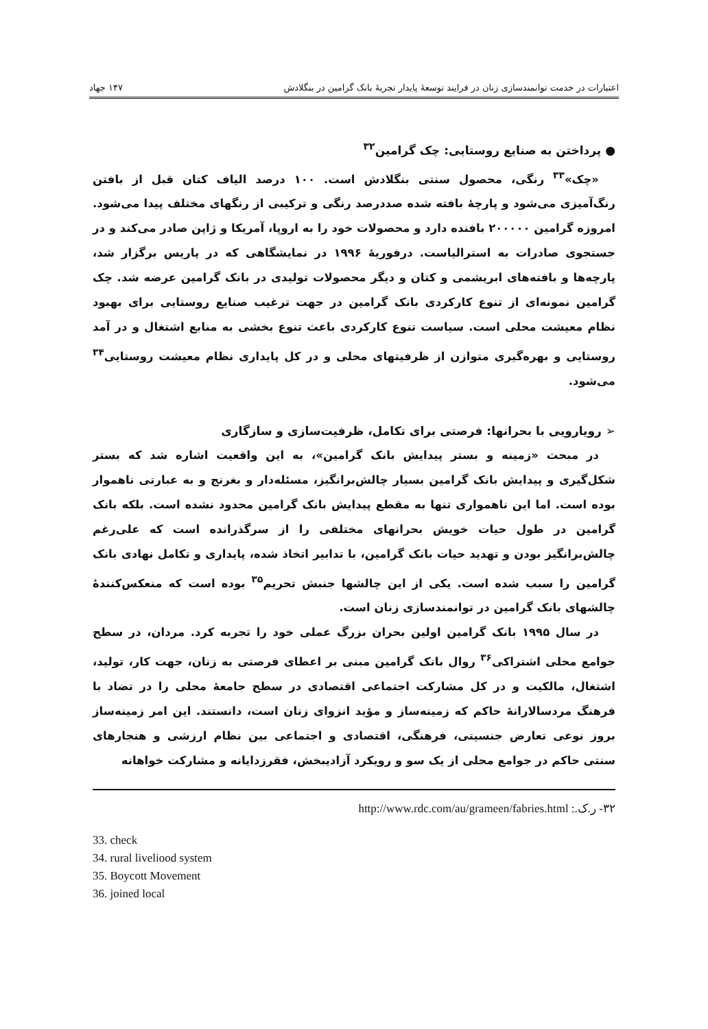اعتبارات در خدمت توانمندسازی زنان در فرایند توسعهٔ پایدار تجربهٔ بانک گرامین در بنگلادش ۱۴۷ جهاد
● پرداختن به صنایع روستایی: چک گرامین<sup>۳۲</sup>
«چک»<sup>۳۳</sup> رنگی، محصول سنتی بنگلادش است. ۱۰۰ درصد الیاف کتان قبل از بافتن رنگ‌آمیزی می‌شود و پارچهٔ بافته شده صددرصد رنگی و ترکیبی از رنگهای مختلف پیدا می‌شود. امروزه گرامین ۲۰۰۰۰۰ بافنده دارد و محصولات خود را به اروپا، آمریکا و ژاپن صادر می‌کند و در جستجوی صادرات به استرالیاست. درفوریهٔ ۱۹۹۶ در نمایشگاهی که در پاریس برگزار شد، پارچه‌ها و بافته‌های ابریشمی و کتان و دیگر محصولات تولیدی در بانک گرامین عرضه شد. چک گرامین نمونه‌ای از تنوع کارکردی بانک گرامین در جهت ترغیب صنایع روستایی برای بهبود نظام معیشت محلی است. سیاست تنوع کارکردی باعث تنوع بخشی به منابع اشتغال و در آمد روستایی و بهره‌گیری متوازن از ظرفیتهای محلی و در کل پایداری نظام معیشت روستایی<sup>۳۴</sup> می‌شود.
➢ رویارویی با بحرانها: فرصتی برای تکامل، ظرفیت‌سازی و سازگاری
در مبحث «زمینه و بستر پیدایش بانک گرامین»، به این واقعیت اشاره شد که بستر شکل‌گیری و پیدایش بانک گرامین بسیار چالش‌برانگیز، مسئله‌دار و بغرنج و به عبارتی ناهموار بوده است. اما این ناهمواری تنها به مقطع پیدایش بانک گرامین محدود نشده است. بلکه بانک گرامین در طول حیات خویش بحرانهای مختلفی را از سرگذرانده است که علی‌رغم چالش‌برانگیز بودن و تهدید حیات بانک گرامین، با تدابیر اتخاذ شده، پایداری و تکامل نهادی بانک گرامین را سبب شده است. یکی از این چالشها جنبش تحریم<sup>۳۵</sup> بوده است که منعکس‌کنندهٔ چالشهای بانک گرامین در توانمندسازی زنان است.
در سال ۱۹۹۵ بانک گرامین اولین بحران بزرگ عملی خود را تجربه کرد. مردان، در سطح جوامع محلی اشتراکی<sup>۳۶</sup> روال بانک گرامین مبنی بر اعطای فرصتی به زنان، جهت کار، تولید، اشتغال، مالکیت و در کل مشارکت اجتماعی اقتصادی در سطح جامعهٔ محلی را در تضاد با فرهنگ مردسالارانهٔ حاکم که زمینه‌ساز و مؤید انزوای زنان است، دانستند. این امر زمینه‌ساز بروز نوعی تعارض جنسیتی، فرهنگی، اقتصادی و اجتماعی بین نظام ارزشی و هنجارهای سنتی حاکم در جوامع محلی از یک سو و رویکرد آزادیبخش، فقرزدایانه و مشارکت خواهانه
۳۲- ر.ک.: http://www.rdc.com/au/grameen/fabries.html
33. check
34. rural liveliood system
35. Boycott Movement
36. joined local